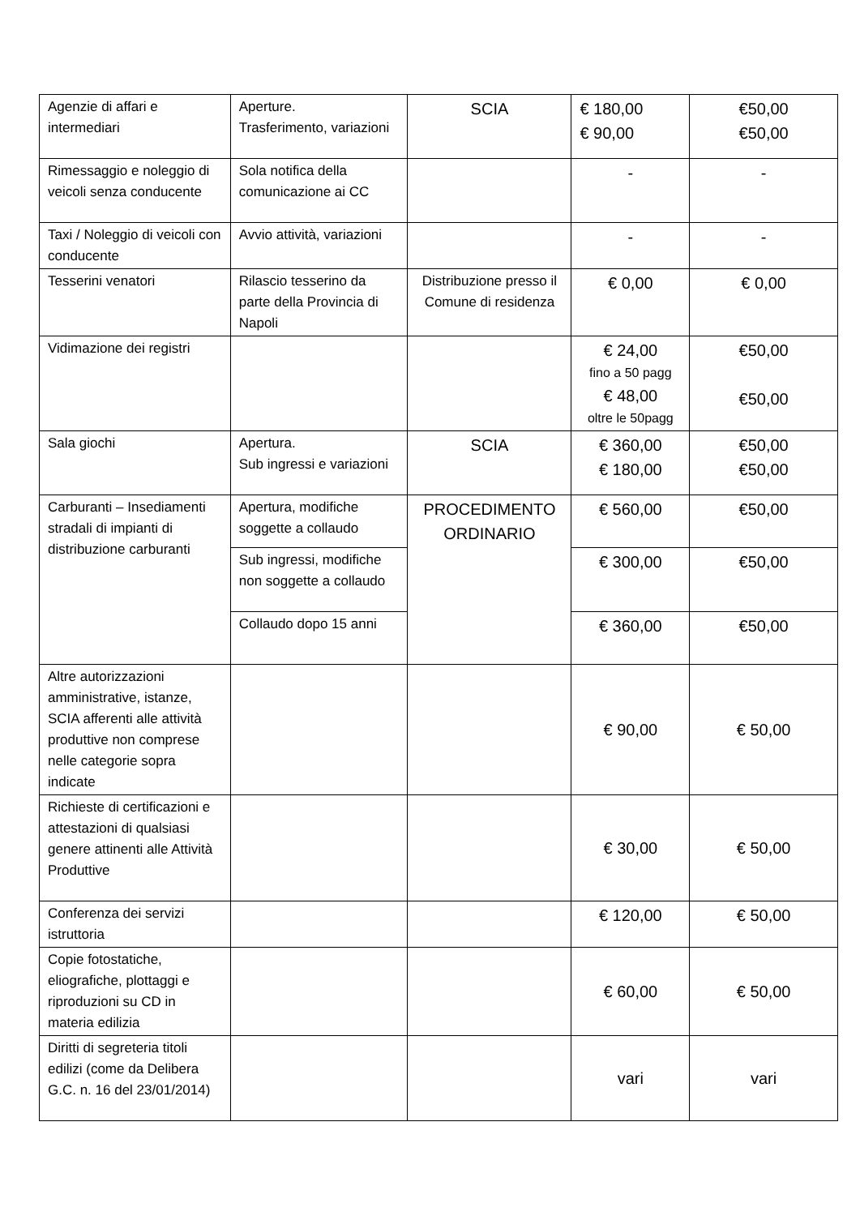| Agenzie di affari e intermediari | Aperture. Trasferimento, variazioni | SCIA | € 180,00 € 90,00 | €50,00 €50,00 |
| Rimessaggio e noleggio di veicoli senza conducente | Sola notifica della comunicazione ai CC | | - | - |
| Taxi / Noleggio di veicoli con conducente | Avvio attività, variazioni | | - | - |
| Tesserini venatori | Rilascio tesserino da parte della Provincia di Napoli | Distribuzione presso il Comune di residenza | € 0,00 | € 0,00 |
| Vidimazione dei registri | | | € 24,00 fino a 50 pagg € 48,00 oltre le 50pagg | €50,00 €50,00 |
| Sala giochi | Apertura. Sub ingressi e variazioni | SCIA | € 360,00 € 180,00 | €50,00 €50,00 |
| Carburanti – Insediamenti stradali di impianti di distribuzione carburanti | Apertura, modifiche soggette a collaudo | PROCEDIMENTO ORDINARIO | € 560,00 | €50,00 |
| | Sub ingressi, modifiche non soggette a collaudo | | € 300,00 | €50,00 |
| | Collaudo dopo 15 anni | | € 360,00 | €50,00 |
| Altre autorizzazioni amministrative, istanze, SCIA afferenti alle attività produttive non comprese nelle categorie sopra indicate | | | € 90,00 | € 50,00 |
| Richieste di certificazioni e attestazioni di qualsiasi genere attinenti alle Attività Produttive | | | € 30,00 | € 50,00 |
| Conferenza dei servizi istruttoria | | | € 120,00 | € 50,00 |
| Copie fotostatiche, eliografiche, plottaggi e riproduzioni su CD in materia edilizia | | | € 60,00 | € 50,00 |
| Diritti di segreteria titoli edilizi (come da Delibera G.C. n. 16 del 23/01/2014) | | | vari | vari |